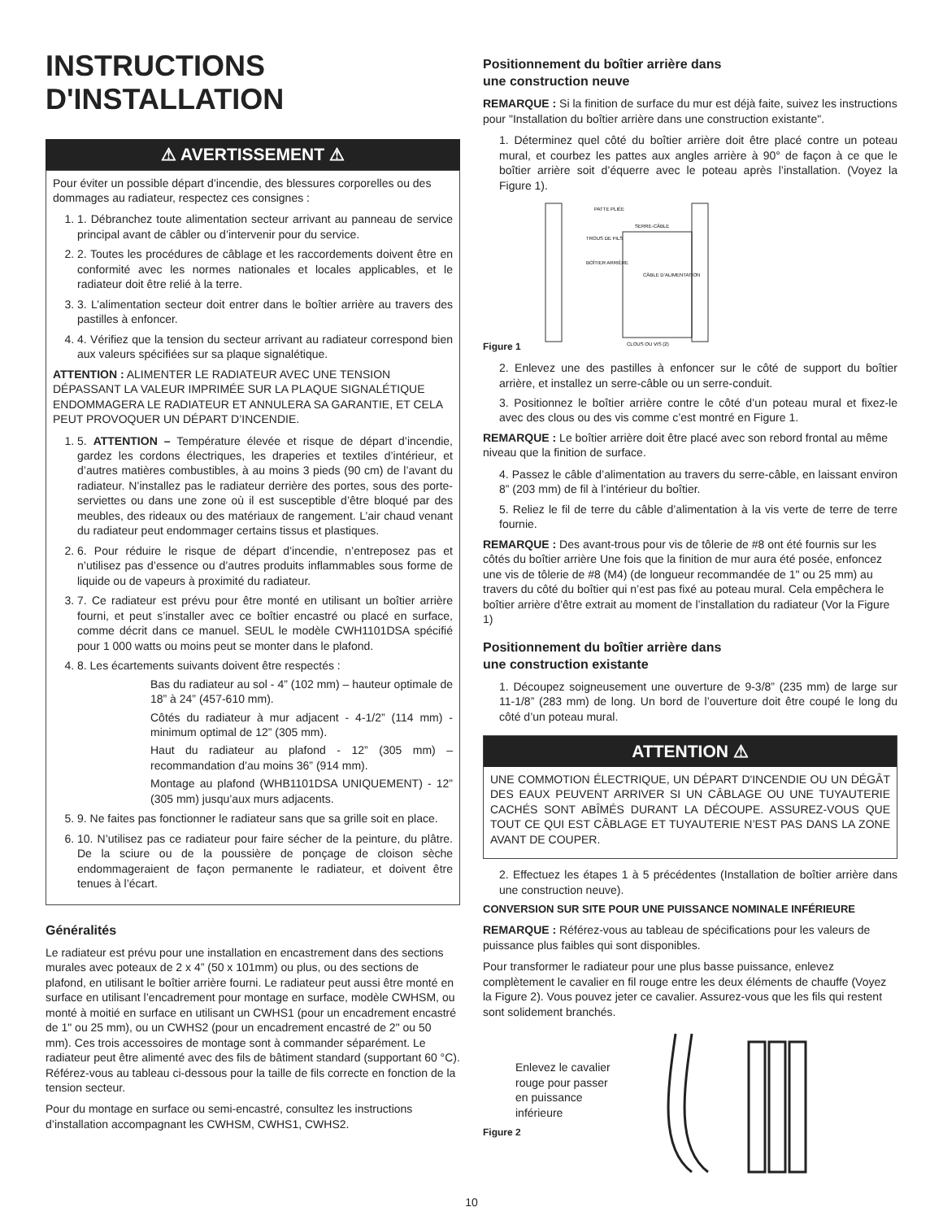INSTRUCTIONS
D'INSTALLATION
⚠ AVERTISSEMENT ⚠
Pour éviter un possible départ d’incendie, des blessures corporelles ou des dommages au radiateur, respectez ces consignes :
1. 1. Débranchez toute alimentation secteur arrivant au panneau de service principal avant de câbler ou d’intervenir pour du service.
2. 2. Toutes les procédures de câblage et les raccordements doivent être en conformité avec les normes nationales et locales applicables, et le radiateur doit être relié à la terre.
3. 3. L’alimentation secteur doit entrer dans le boîtier arrière au travers des pastilles à enfoncer.
4. 4. Vérifiez que la tension du secteur arrivant au radiateur correspond bien aux valeurs spécifiées sur sa plaque signalétique.
ATTENTION : ALIMENTER LE RADIATEUR AVEC UNE TENSION DÉPASSANT LA VALEUR IMPRIMÉE SUR LA PLAQUE SIGNALÉTIQUE ENDOMMAGERA LE RADIATEUR ET ANNULERA SA GARANTIE, ET CELA PEUT PROVOQUER UN DÉPART D’INCENDIE.
1. 5. ATTENTION – Température élevée et risque de départ d’incendie, gardez les cordons électriques, les draperies et textiles d’intérieur, et d’autres matières combustibles, à au moins 3 pieds (90 cm) de l’avant du radiateur. N’installez pas le radiateur derrière des portes, sous des porte-serviettes ou dans une zone où il est susceptible d’être bloqué par des meubles, des rideaux ou des matériaux de rangement. L’air chaud venant du radiateur peut endommager certains tissus et plastiques.
2. 6. Pour réduire le risque de départ d’incendie, n’entreposez pas et n’utilisez pas d’essence ou d’autres produits inflammables sous forme de liquide ou de vapeurs à proximité du radiateur.
3. 7. Ce radiateur est prévu pour être monté en utilisant un boîtier arrière fourni, et peut s’installer avec ce boîtier encastré ou placé en surface, comme décrit dans ce manuel. SEUL le modèle CWH1101DSA spécifié pour 1 000 watts ou moins peut se monter dans le plafond.
4. 8. Les écartements suivants doivent être respectés :
Bas du radiateur au sol - 4” (102 mm) – hauteur optimale de 18” à 24” (457-610 mm).
Côtés du radiateur à mur adjacent - 4-1/2” (114 mm) - minimum optimal de 12” (305 mm).
Haut du radiateur au plafond - 12” (305 mm) – recommandation d’au moins 36” (914 mm).
Montage au plafond (WHB1101DSA UNIQUEMENT) - 12” (305 mm) jusqu’aux murs adjacents.
5. 9. Ne faites pas fonctionner le radiateur sans que sa grille soit en place.
6. 10. N’utilisez pas ce radiateur pour faire sécher de la peinture, du plâtre. De la sciure ou de la poussière de ponçage de cloison sèche endommageraient de façon permanente le radiateur, et doivent être tenues à l’écart.
Généralités
Le radiateur est prévu pour une installation en encastrement dans des sections murales avec poteaux de 2 x 4” (50 x 101mm) ou plus, ou des sections de plafond, en utilisant le boîtier arrière fourni. Le radiateur peut aussi être monté en surface en utilisant l’encadrement pour montage en surface, modèle CWHSM, ou monté à moitié en surface en utilisant un CWHS1 (pour un encadrement encastré de 1" ou 25 mm), ou un CWHS2 (pour un encadrement encastré de 2" ou 50 mm). Ces trois accessoires de montage sont à commander séparément. Le radiateur peut être alimenté avec des fils de bâtiment standard (supportant 60 °C). Référez-vous au tableau ci-dessous pour la taille de fils correcte en fonction de la tension secteur.
Pour du montage en surface ou semi-encastré, consultez les instructions d’installation accompagnant les CWHSM, CWHS1, CWHS2.
Positionnement du boîtier arrière dans
une construction neuve
REMARQUE : Si la finition de surface du mur est déjà faite, suivez les instructions pour "Installation du boîtier arrière dans une construction existante".
1. Déterminez quel côté du boîtier arrière doit être placé contre un poteau mural, et courbez les pattes aux angles arrière à 90° de façon à ce que le boîtier arrière soit d’équerre avec le poteau après l’installation. (Voyez la Figure 1).
Figure 1
PATTE PLIÉE
SERRE-CÂBLE
TROUS DE FILS
BOÎTIER ARRIÈRE
CÂBLE D’ALIMENTATION
CLOUS OU VIS (2)
2. Enlevez une des pastilles à enfoncer sur le côté de support du boîtier arrière, et installez un serre-câble ou un serre-conduit.
3. Positionnez le boîtier arrière contre le côté d’un poteau mural et fixez-le avec des clous ou des vis comme c’est montré en Figure 1.
REMARQUE : Le boîtier arrière doit être placé avec son rebord frontal au même niveau que la finition de surface.
4. Passez le câble d’alimentation au travers du serre-câble, en laissant environ 8” (203 mm) de fil à l’intérieur du boîtier.
5. Reliez le fil de terre du câble d’alimentation à la vis verte de terre de terre fournie.
REMARQUE : Des avant-trous pour vis de tôlerie de #8 ont été fournis sur les côtés du boîtier arrière Une fois que la finition de mur aura été posée, enfoncez une vis de tôlerie de #8 (M4) (de longueur recommandée de 1" ou 25 mm) au travers du côté du boîtier qui n’est pas fixé au poteau mural. Cela empêchera le boîtier arrière d’être extrait au moment de l’installation du radiateur (Vor la Figure 1)
Positionnement du boîtier arrière dans
une construction existante
1. Découpez soigneusement une ouverture de 9-3/8” (235 mm) de large sur 11-1/8” (283 mm) de long. Un bord de l’ouverture doit être coupé le long du côté d’un poteau mural.
ATTENTION ⚠
UNE COMMOTION ÉLECTRIQUE, UN DÉPART D'INCENDIE OU UN DÉGÂT DES EAUX PEUVENT ARRIVER SI UN CÂBLAGE OU UNE TUYAUTERIE CACHÉS SONT ABÎMÉS DURANT LA DÉCOUPE. ASSUREZ-VOUS QUE TOUT CE QUI EST CÂBLAGE ET TUYAUTERIE N’EST PAS DANS LA ZONE AVANT DE COUPER.
2. Effectuez les étapes 1 à 5 précédentes (Installation de boîtier arrière dans une construction neuve).
CONVERSION SUR SITE POUR UNE PUISSANCE NOMINALE INFÉRIEURE
REMARQUE : Référez-vous au tableau de spécifications pour les valeurs de puissance plus faibles qui sont disponibles.
Pour transformer le radiateur pour une plus basse puissance, enlevez complètement le cavalier en fil rouge entre les deux éléments de chauffe (Voyez la Figure 2). Vous pouvez jeter ce cavalier. Assurez-vous que les fils qui restent sont solidement branchés.
Enlevez le cavalier
rouge pour passer
en puissance
inférieure
Figure 2
10